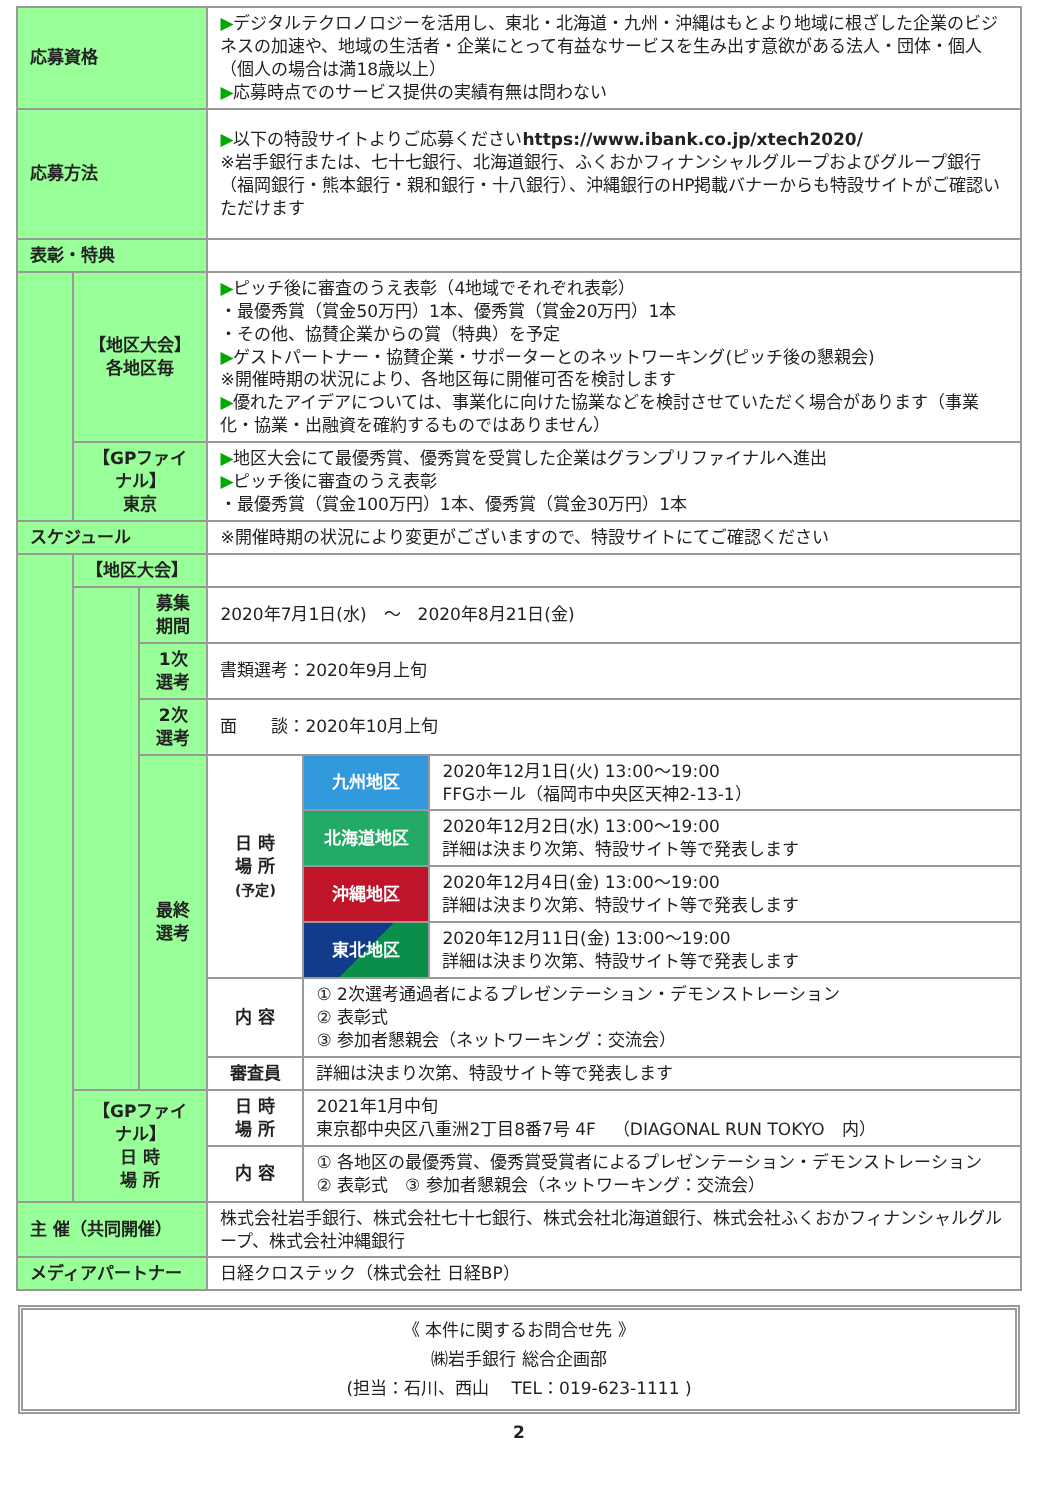| 応募資格 | | | ▶ デジタルテクロノロジーを活用し、東北・北海道・九州・沖縄はもとより地域に根ざした企業のビジネスの加速や、地域の生活者・企業にとって有益なサービスを生み出す意欲がある法人・団体・個人（個人の場合は満18歳以上） ▶ 応募時点でのサービス提供の実績有無は問わない | | |
| 応募方法 | | | ▶ 以下の特設サイトよりご応募ください https://www.ibank.co.jp/xtech2020/ ※岩手銀行または、七十七銀行、北海道銀行、ふくおかフィナンシャルグループおよびグループ銀行（福岡銀行・熊本銀行・親和銀行・十八銀行）、沖縄銀行のHP掲載バナーからも特設サイトがご確認いただけます | | |
| 表彰・特典 | | | | | |
| | 【地区大会】 各地区毎 | | ▶ ピッチ後に審査のうえ表彰（4地域でそれぞれ表彰） ・最優秀賞（賞金50万円）1本、優秀賞（賞金20万円）1本 ・その他、協賛企業からの賞（特典）を予定 ▶ ゲストパートナー・協賛企業・サポーターとのネットワーキング(ピッチ後の懇親会) ※開催時期の状況により、各地区毎に開催可否を検討します ▶ 優れたアイデアについては、事業化に向けた協業などを検討させていただく場合があります（事業化・協業・出融資を確約するものではありません） | | |
| | 【GPファイナル】 東京 | | ▶ 地区大会にて最優秀賞、優秀賞を受賞した企業はグランプリファイナルへ進出 ▶ ピッチ後に審査のうえ表彰 ・最優秀賞（賞金100万円）1本、優秀賞（賞金30万円）1本 | | |
| スケジュール | | | ※開催時期の状況により変更がございますので、特設サイトにてご確認ください | | |
| | 【地区大会】 | | | | |
| | | 募集期間 | 2020年7月1日(水) ～ 2020年8月21日(金) | | |
| | | 1次選考 | 書類選考：2020年9月上旬 | | |
| | | 2次選考 | 面 談：2020年10月上旬 | | |
| | | 最終選考 | 日 時 場 所 (予定) | 九州地区 | 2020年12月1日(火) 13:00～19:00 FFGホール（福岡市中央区天神2-13-1） |
| | | | | 北海道地区 | 2020年12月2日(水) 13:00～19:00 詳細は決まり次第、特設サイト等で発表します |
| | | | | 沖縄地区 | 2020年12月4日(金) 13:00～19:00 詳細は決まり次第、特設サイト等で発表します |
| | | | | 東北地区 | 2020年12月11日(金) 13:00～19:00 詳細は決まり次第、特設サイト等で発表します |
| | | | 内 容 | ① 2次選考通過者によるプレゼンテーション・デモンストレーション ② 表彰式 ③ 参加者懇親会（ネットワーキング：交流会） | |
| | | | 審査員 | 詳細は決まり次第、特設サイト等で発表します | |
| | 【GPファイナル】 日 時 場 所 | | 日 時 場 所 | 2021年1月中旬 東京都中央区八重洲2丁目8番7号 4F （DIAGONAL RUN TOKYO 内） | |
| | | | 内 容 | ① 各地区の最優秀賞、優秀賞受賞者によるプレゼンテーション・デモンストレーション ② 表彰式 ③ 参加者懇親会（ネットワーキング：交流会） | |
| 主 催（共同開催） | | | 株式会社岩手銀行、株式会社七十七銀行、株式会社北海道銀行、株式会社ふくおかフィナンシャルグループ、株式会社沖縄銀行 | | |
| メディアパートナー | | | 日経クロステック（株式会社 日経BP） | | |
《 本件に関するお問合せ先 》
㈱岩手銀行 総合企画部
(担当：石川、西山　 TEL：019-623-1111 )
2